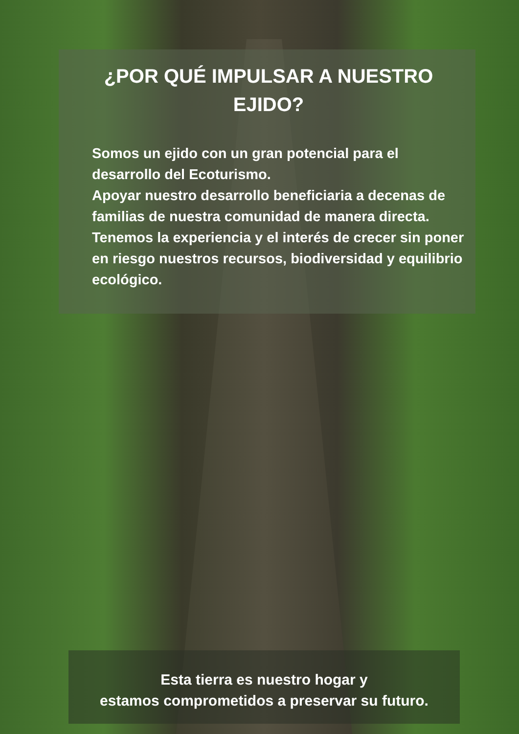¿POR QUÉ IMPULSAR A NUESTRO EJIDO?
Somos un ejido con un gran potencial para el desarrollo del Ecoturismo.
Apoyar nuestro desarrollo beneficiaria a decenas de familias de nuestra comunidad de manera directa.
Tenemos la experiencia y el interés de crecer sin poner en riesgo nuestros recursos, biodiversidad y equilibrio ecológico.
Esta tierra es nuestro hogar y
estamos comprometidos a preservar su futuro.